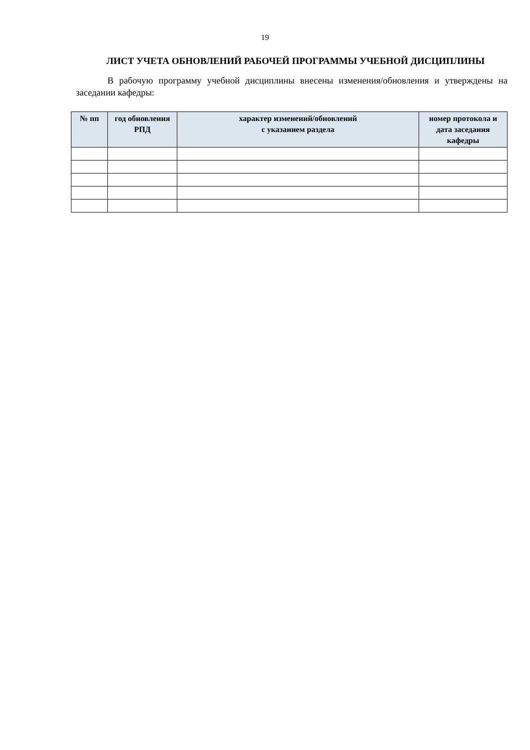19
ЛИСТ УЧЕТА ОБНОВЛЕНИЙ РАБОЧЕЙ ПРОГРАММЫ УЧЕБНОЙ ДИСЦИПЛИНЫ
В рабочую программу учебной дисциплины внесены изменения/обновления и утверждены на заседании кафедры:
| № пп | год обновления РПД | характер изменений/обновлений с указанием раздела | номер протокола и дата заседания кафедры |
| --- | --- | --- | --- |